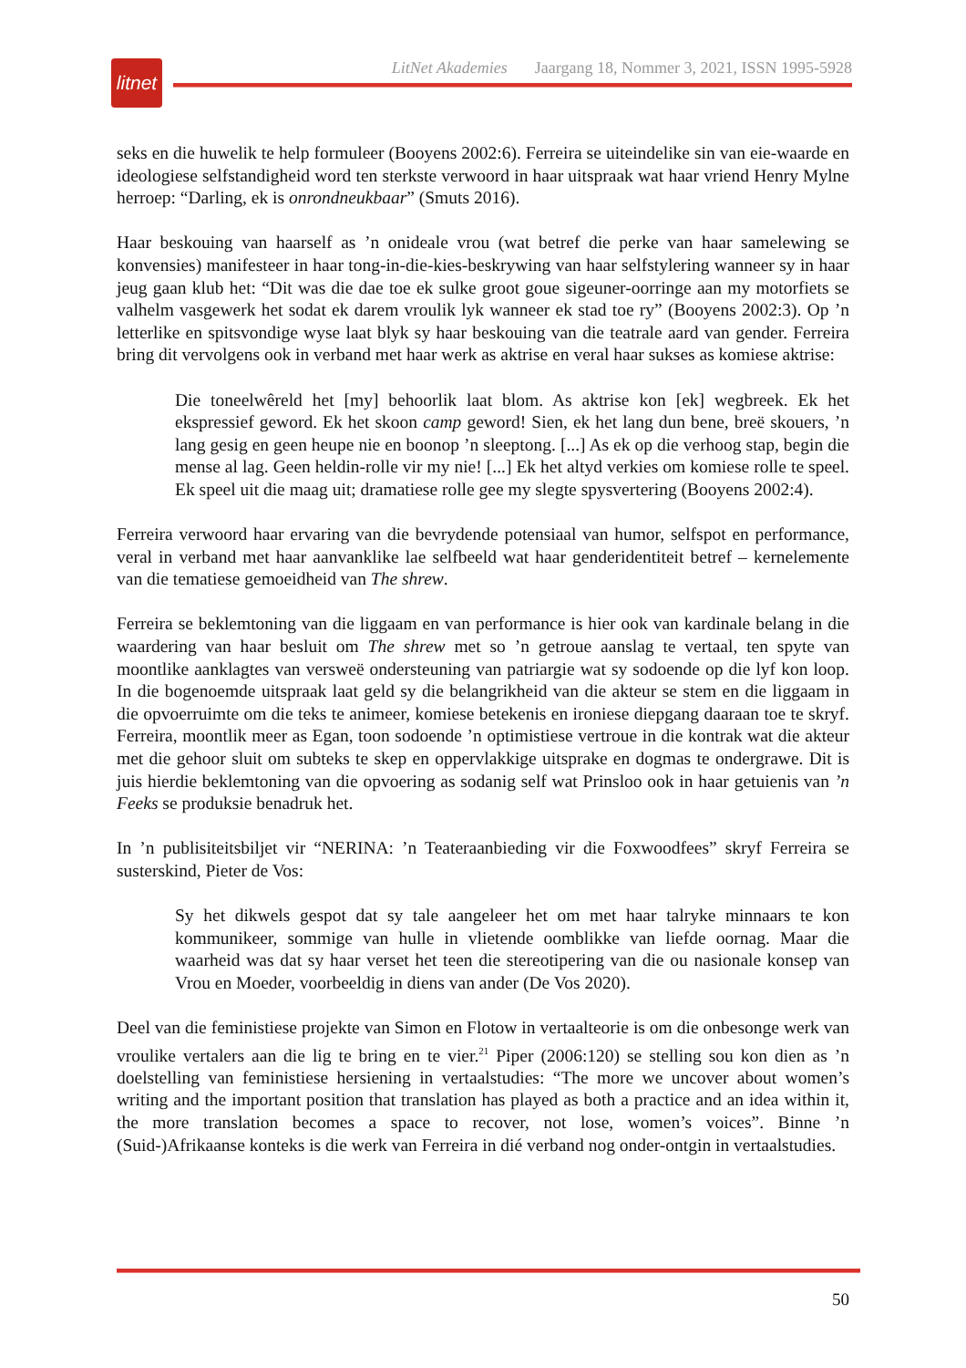litnet
LitNet Akademies Jaargang 18, Nommer 3, 2021, ISSN 1995-5928
seks en die huwelik te help formuleer (Booyens 2002:6). Ferreira se uiteindelike sin van eie-waarde en ideologiese selfstandigheid word ten sterkste verwoord in haar uitspraak wat haar vriend Henry Mylne herroep: “Darling, ek is onrondneukbaar” (Smuts 2016).
Haar beskouing van haarself as ’n onideale vrou (wat betref die perke van haar samelewing se konvensies) manifesteer in haar tong-in-die-kies-beskrywing van haar selfstylering wanneer sy in haar jeug gaan klub het: “Dit was die dae toe ek sulke groot goue sigeuner-oorringe aan my motorfiets se valhelm vasgewerk het sodat ek darem vroulik lyk wanneer ek stad toe ry” (Booyens 2002:3). Op ’n letterlike en spitsvondige wyse laat blyk sy haar beskouing van die teatrale aard van gender. Ferreira bring dit vervolgens ook in verband met haar werk as aktrise en veral haar sukses as komiese aktrise:
Die toneelwêreld het [my] behoorlik laat blom. As aktrise kon [ek] wegbreek. Ek het ekspressief geword. Ek het skoon camp geword! Sien, ek het lang dun bene, breë skouers, ’n lang gesig en geen heupe nie en boonop ’n sleeptong. [...] As ek op die verhoog stap, begin die mense al lag. Geen heldin-rolle vir my nie! [...] Ek het altyd verkies om komiese rolle te speel. Ek speel uit die maag uit; dramatiese rolle gee my slegte spysvertering (Booyens 2002:4).
Ferreira verwoord haar ervaring van die bevrydende potensiaal van humor, selfspot en performance, veral in verband met haar aanvanklike lae selfbeeld wat haar genderidentiteit betref – kernelemente van die tematiese gemoeidheid van The shrew.
Ferreira se beklemtoning van die liggaam en van performance is hier ook van kardinale belang in die waardering van haar besluit om The shrew met so ’n getroue aanslag te vertaal, ten spyte van moontlike aanklagtes van versweë ondersteuning van patriargie wat sy sodoende op die lyf kon loop. In die bogenoemde uitspraak laat geld sy die belangrikheid van die akteur se stem en die liggaam in die opvoerruimte om die teks te animeer, komiese betekenis en ironiese diepgang daaraan toe te skryf. Ferreira, moontlik meer as Egan, toon sodoende ’n optimistiese vertroue in die kontrak wat die akteur met die gehoor sluit om subteks te skep en oppervlakkige uitsprake en dogmas te ondergrawe. Dit is juis hierdie beklemtoning van die opvoering as sodanig self wat Prinsloo ook in haar getuienis van ’n Feeks se produksie benadruk het.
In ’n publisiteitsbiljet vir “NERINA: ’n Teateraanbieding vir die Foxwoodfees” skryf Ferreira se susterskind, Pieter de Vos:
Sy het dikwels gespot dat sy tale aangeleer het om met haar talryke minnaars te kon kommunikeer, sommige van hulle in vlietende oomblikke van liefde oornag. Maar die waarheid was dat sy haar verset het teen die stereotipering van die ou nasionale konsep van Vrou en Moeder, voorbeeldig in diens van ander (De Vos 2020).
Deel van die feministiese projekte van Simon en Flotow in vertaalteorie is om die onbesonge werk van vroulike vertalers aan die lig te bring en te vier.<sup>21</sup> Piper (2006:120) se stelling sou kon dien as ’n doelstelling van feministiese hersiening in vertaalstudies: “The more we uncover about women’s writing and the important position that translation has played as both a practice and an idea within it, the more translation becomes a space to recover, not lose, women’s voices”. Binne ’n (Suid-)Afrikaanse konteks is die werk van Ferreira in dié verband nog onder-ontgin in vertaalstudies.
50